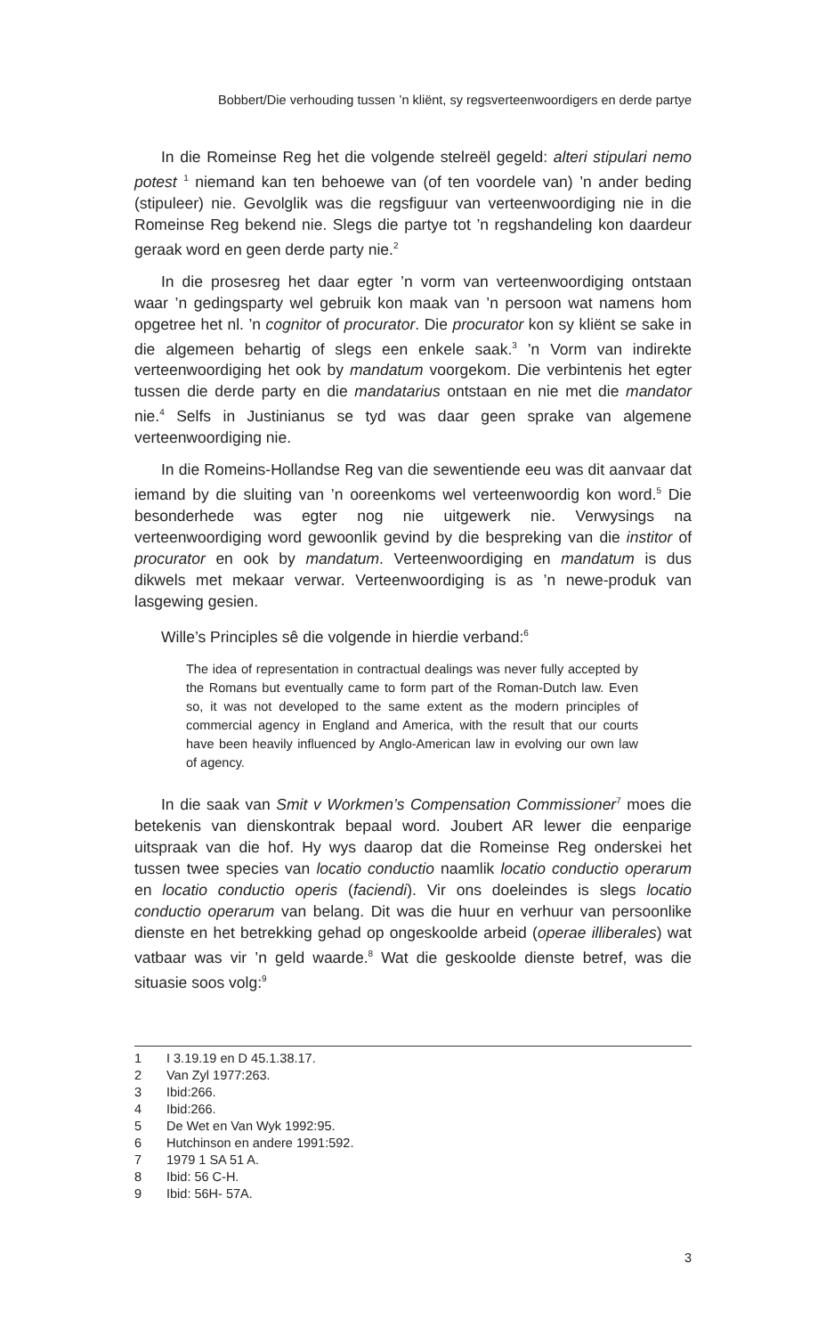Bobbert/Die verhouding tussen ’n kliënt, sy regsverteenwoordigers en derde partye
In die Romeinse Reg het die volgende stelreël gegeld: alteri stipulari nemo potest <sup>1</sup> niemand kan ten behoewe van (of ten voordele van) ’n ander beding (stipuleer) nie. Gevolglik was die regsfiguur van verteenwoordiging nie in die Romeinse Reg bekend nie. Slegs die partye tot ’n regshandeling kon daardeur geraak word en geen derde party nie.<sup>2</sup>
In die prosesreg het daar egter ’n vorm van verteenwoordiging ontstaan waar ’n gedingsparty wel gebruik kon maak van ’n persoon wat namens hom opgetree het nl. ’n cognitor of procurator. Die procurator kon sy kliënt se sake in die algemeen behartig of slegs een enkele saak.<sup>3</sup> ’n Vorm van indirekte verteenwoordiging het ook by mandatum voorgekom. Die verbintenis het egter tussen die derde party en die mandatarius ontstaan en nie met die mandator nie.<sup>4</sup> Selfs in Justinianus se tyd was daar geen sprake van algemene verteenwoordiging nie.
In die Romeins-Hollandse Reg van die sewentiende eeu was dit aanvaar dat iemand by die sluiting van ’n ooreenkoms wel verteenwoordig kon word.<sup>5</sup> Die besonderhede was egter nog nie uitgewerk nie. Verwysings na verteenwoordiging word gewoonlik gevind by die bespreking van die institor of procurator en ook by mandatum. Verteenwoordiging en mandatum is dus dikwels met mekaar verwar. Verteenwoordiging is as ’n newe-produk van lasgewing gesien.
Wille’s Principles sê die volgende in hierdie verband:<sup>6</sup>
The idea of representation in contractual dealings was never fully accepted by the Romans but eventually came to form part of the Roman-Dutch law. Even so, it was not developed to the same extent as the modern principles of commercial agency in England and America, with the result that our courts have been heavily influenced by Anglo-American law in evolving our own law of agency.
In die saak van Smit v Workmen’s Compensation Commissioner<sup>7</sup> moes die betekenis van dienskontrak bepaal word. Joubert AR lewer die eenparige uitspraak van die hof. Hy wys daarop dat die Romeinse Reg onderskei het tussen twee species van locatio conductio naamlik locatio conductio operarum en locatio conductio operis (faciendi). Vir ons doeleindes is slegs locatio conductio operarum van belang. Dit was die huur en verhuur van persoonlike dienste en het betrekking gehad op ongeskoolde arbeid (operae illiberales) wat vatbaar was vir ’n geld waarde.<sup>8</sup> Wat die geskoolde dienste betref, was die situasie soos volg:<sup>9</sup>
1 I 3.19.19 en D 45.1.38.17.
2 Van Zyl 1977:263.
3 Ibid:266.
4 Ibid:266.
5 De Wet en Van Wyk 1992:95.
6 Hutchinson en andere 1991:592.
7 1979 1 SA 51 A.
8 Ibid: 56 C-H.
9 Ibid: 56H- 57A.
3